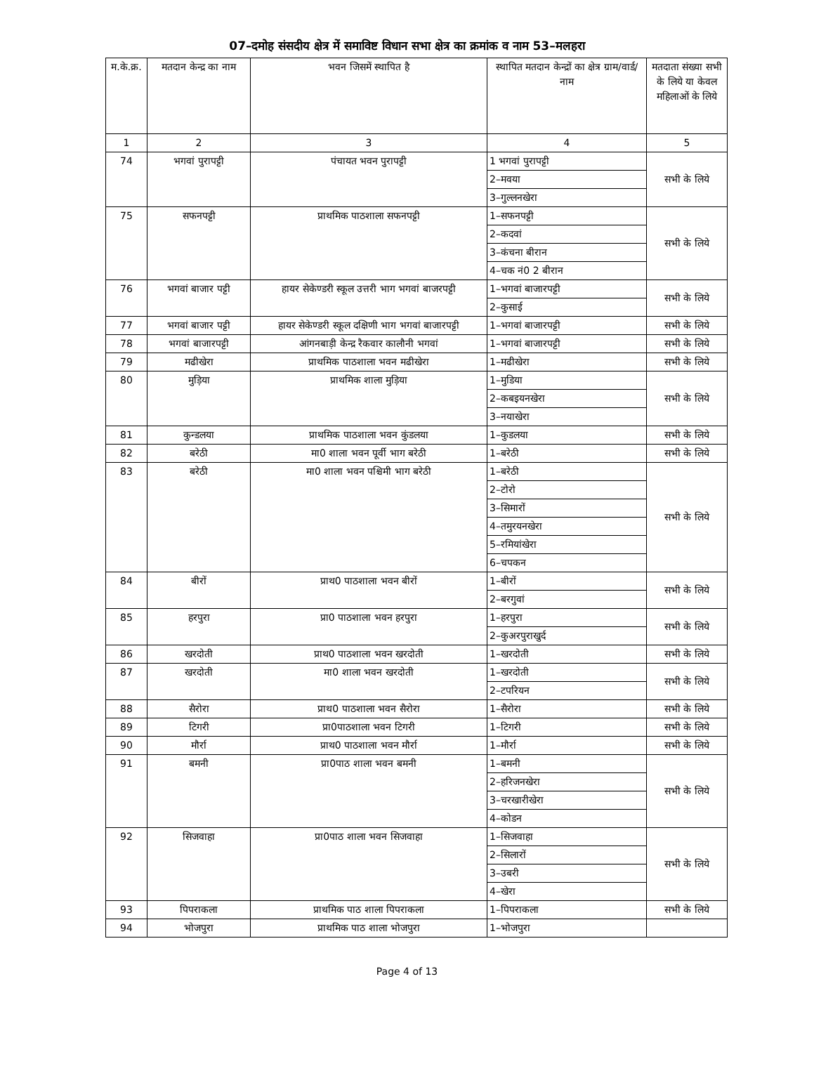07–दमोह संसदीय क्षेत्र में समाविष्ट विधान सभा क्षेत्र का क्रमांक व नाम 53–मलहरा
| म.के.क्र. | मतदान केन्द्र का नाम | भवन जिसमें स्थापित है | स्थापित मतदान केन्द्रों का क्षेत्र ग्राम/वार्ड/ नाम | मतदाता संख्या सभी के लिये या केवल महिलाओं के लिये |
| --- | --- | --- | --- | --- |
| 1 | 2 | 3 | 4 | 5 |
| 74 | भगवां पुरापट्टी | पंचायत भवन पुरापट्टी | 1 भगवां पुरापट्टी | सभी के लिये |
| | | | 2–मवया | |
| | | | 3–गुल्लनखेरा | |
| 75 | सफनपट्टी | प्राथमिक पाठशाला सफनपट्टी | 1–सफनपट्टी | सभी के लिये |
| | | | 2–कदवां | |
| | | | 3–कंचना बीरान | |
| | | | 4–चक नं0 2 बीरान | |
| 76 | भगवां बाजार पट्टी | हायर सेकेण्डरी स्कूल उत्तरी भाग भगवां बाजरपट्टी | 1–भगवां बाजारपट्टी | सभी के लिये |
| | | | 2–कुसाई | |
| 77 | भगवां बाजार पट्टी | हायर सेकेण्डरी स्कूल दक्षिणी भाग भगवां बाजारपट्टी | 1–भगवां बाजारपट्टी | सभी के लिये |
| 78 | भगवां बाजारपट्टी | आंगनबाड़ी केन्द्र रैकवार कालौनी भगवां | 1–भगवां बाजारपट्टी | सभी के लिये |
| 79 | मढीखेरा | प्राथमिक पाठशाला भवन मढीखेरा | 1–मढीखेरा | सभी के लिये |
| 80 | मुड़िया | प्राथमिक शाला मुड़िया | 1–मुडिया | सभी के लिये |
| | | | 2–कबइयनखेरा | |
| | | | 3–नयाखेरा | |
| 81 | कुन्डलया | प्राथमिक पाठशाला भवन कुंडलया | 1–कुडलया | सभी के लिये |
| 82 | बरेठी | मा0 शाला भवन पूर्वी भाग बरेठी | 1–बरेठी | सभी के लिये |
| 83 | बरेठी | मा0 शाला भवन पश्चिमी भाग बरेठी | 1–बरेठी | सभी के लिये |
| | | | 2–टोरो | |
| | | | 3–सिमारों | |
| | | | 4–तमुरयनखेरा | |
| | | | 5–रमियांखेरा | |
| | | | 6–चपकन | |
| 84 | बीरों | प्राथ0 पाठशाला भवन बीरों | 1–बीरों | सभी के लिये |
| | | | 2–बरगुवां | |
| 85 | हरपुरा | प्रा0 पाठशाला भवन हरपुरा | 1–हरपुरा | सभी के लिये |
| | | | 2–कुअरपुराखुर्द | |
| 86 | खरदोती | प्राथ0 पाठशाला भवन खरदोती | 1–खरदोती | सभी के लिये |
| 87 | खरदोती | मा0 शाला भवन खरदोती | 1–खरदोती | सभी के लिये |
| | | | 2–टपरियन | |
| 88 | सैरोरा | प्राथ0 पाठशाला भवन सैरोरा | 1–सैरोरा | सभी के लिये |
| 89 | टिगरी | प्रा0पाठशाला भवन टिगरी | 1–टिगरी | सभी के लिये |
| 90 | मौर्रा | प्राथ0 पाठशाला भवन मौर्रा | 1–मौर्रा | सभी के लिये |
| 91 | बमनी | प्रा0पाठ शाला भवन बमनी | 1–बमनी | सभी के लिये |
| | | | 2–हरिजनखेरा | |
| | | | 3–चरखारीखेरा | |
| | | | 4–कोडन | |
| 92 | सिजवाहा | प्रा0पाठ शाला भवन सिजवाहा | 1–सिजवाहा | सभी के लिये |
| | | | 2–सिलारों | |
| | | | 3–उबरी | |
| | | | 4–खेरा | |
| 93 | पिपराकला | प्राथमिक पाठ शाला पिपराकला | 1–पिपराकला | सभी के लिये |
| 94 | भोजपुरा | प्राथमिक पाठ शाला भोजपुरा | 1–भोजपुरा | |
Page 4 of 13